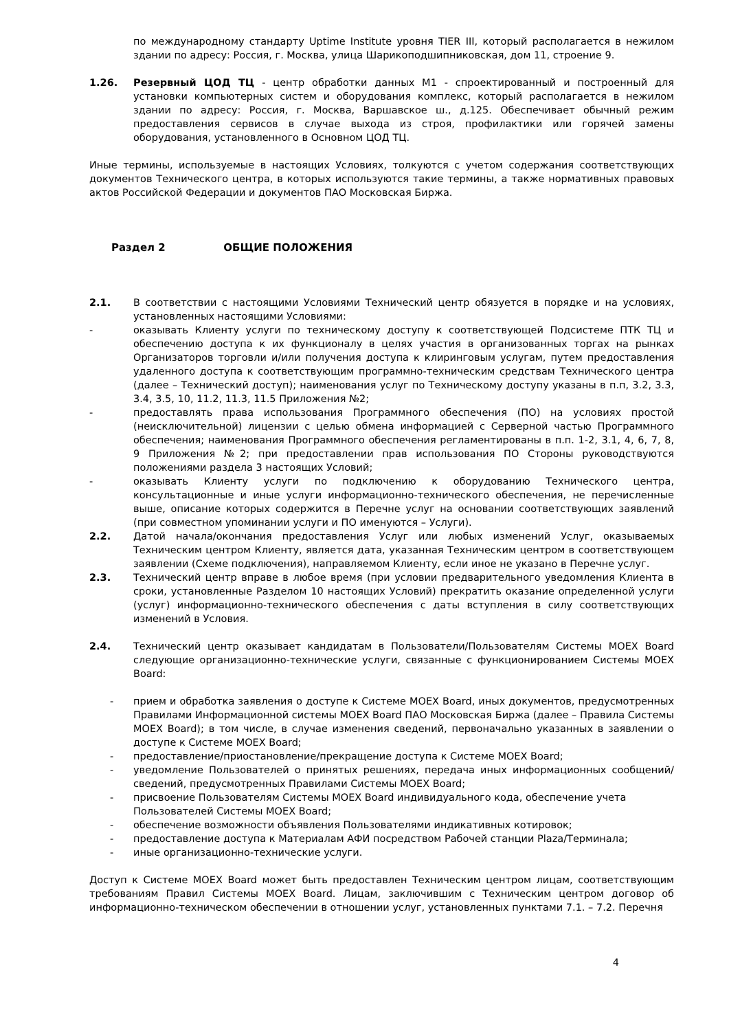по международному стандарту Uptime Institute уровня TIER III, который располагается в нежилом здании по адресу: Россия, г. Москва, улица Шарикоподшипниковская, дом 11, строение 9.
1.26. Резервный ЦОД ТЦ - центр обработки данных М1 - спроектированный и построенный для установки компьютерных систем и оборудования комплекс, который располагается в нежилом здании по адресу: Россия, г. Москва, Варшавское ш., д.125. Обеспечивает обычный режим предоставления сервисов в случае выхода из строя, профилактики или горячей замены оборудования, установленного в Основном ЦОД ТЦ.
Иные термины, используемые в настоящих Условиях, толкуются с учетом содержания соответствующих документов Технического центра, в которых используются такие термины, а также нормативных правовых актов Российской Федерации и документов ПАО Московская Биржа.
Раздел 2 ОБЩИЕ ПОЛОЖЕНИЯ
2.1. В соответствии с настоящими Условиями Технический центр обязуется в порядке и на условиях, установленных настоящими Условиями:
- оказывать Клиенту услуги по техническому доступу к соответствующей Подсистеме ПТК ТЦ и обеспечению доступа к их функционалу в целях участия в организованных торгах на рынках Организаторов торговли и/или получения доступа к клиринговым услугам, путем предоставления удаленного доступа к соответствующим программно-техническим средствам Технического центра (далее – Технический доступ); наименования услуг по Техническому доступу указаны в п.п, 3.2, 3.3, 3.4, 3.5, 10, 11.2, 11.3, 11.5 Приложения №2;
- предоставлять права использования Программного обеспечения (ПО) на условиях простой (неисключительной) лицензии с целью обмена информацией с Серверной частью Программного обеспечения; наименования Программного обеспечения регламентированы в п.п. 1-2, 3.1, 4, 6, 7, 8, 9 Приложения №2; при предоставлении прав использования ПО Стороны руководствуются положениями раздела 3 настоящих Условий;
- оказывать Клиенту услуги по подключению к оборудованию Технического центра, консультационные и иные услуги информационно-технического обеспечения, не перечисленные выше, описание которых содержится в Перечне услуг на основании соответствующих заявлений (при совместном упоминании услуги и ПО именуются – Услуги).
2.2. Датой начала/окончания предоставления Услуг или любых изменений Услуг, оказываемых Техническим центром Клиенту, является дата, указанная Техническим центром в соответствующем заявлении (Схеме подключения), направляемом Клиенту, если иное не указано в Перечне услуг.
2.3. Технический центр вправе в любое время (при условии предварительного уведомления Клиента в сроки, установленные Разделом 10 настоящих Условий) прекратить оказание определенной услуги (услуг) информационно-технического обеспечения с даты вступления в силу соответствующих изменений в Условия.
2.4. Технический центр оказывает кандидатам в Пользователи/Пользователям Системы MOEX Board следующие организационно-технические услуги, связанные с функционированием Системы MOEX Board:
- прием и обработка заявления о доступе к Системе MOEX Board, иных документов, предусмотренных Правилами Информационной системы MOEX Board ПАО Московская Биржа (далее – Правила Системы MOEX Board); в том числе, в случае изменения сведений, первоначально указанных в заявлении о доступе к Системе MOEX Board;
- предоставление/приостановление/прекращение доступа к Системе MOEX Board;
- уведомление Пользователей о принятых решениях, передача иных информационных сообщений/сведений, предусмотренных Правилами Системы MOEX Board;
- присвоение Пользователям Системы MOEX Board индивидуального кода, обеспечение учета Пользователей Системы MOEX Board;
- обеспечение возможности объявления Пользователями индикативных котировок;
- предоставление доступа к Материалам АФИ посредством Рабочей станции Plaza/Терминала;
- иные организационно-технические услуги.
Доступ к Системе MOEX Board может быть предоставлен Техническим центром лицам, соответствующим требованиям Правил Системы MOEX Board. Лицам, заключившим с Техническим центром договор об информационно-техническом обеспечении в отношении услуг, установленных пунктами 7.1. – 7.2. Перечня
4